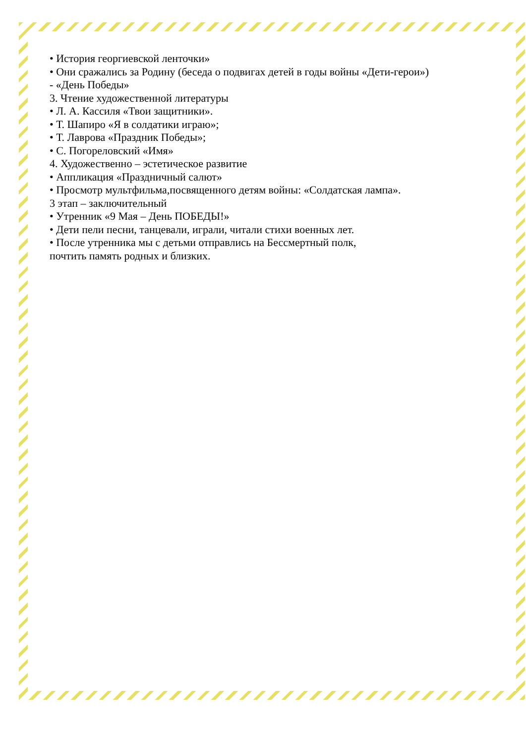• История георгиевской ленточки»
• Они сражались за Родину (беседа о подвигах детей в годы войны «Дети-герои»)
- «День Победы»
3. Чтение художественной литературы
• Л. А. Кассиля «Твои защитники».
• Т. Шапиро «Я в солдатики играю»;
• Т. Лаврова «Праздник Победы»;
• С. Погореловский «Имя»
4. Художественно – эстетическое развитие
• Аппликация «Праздничный салют»
• Просмотр мультфильма,посвященного детям войны: «Солдатская лампа».
3 этап – заключительный
• Утренник «9 Мая – День ПОБЕДЫ!»
• Дети пели песни, танцевали, играли, читали стихи военных лет.
• После утренника мы с детьми отправлись на Бессмертный полк,
почтить память родных и близких.